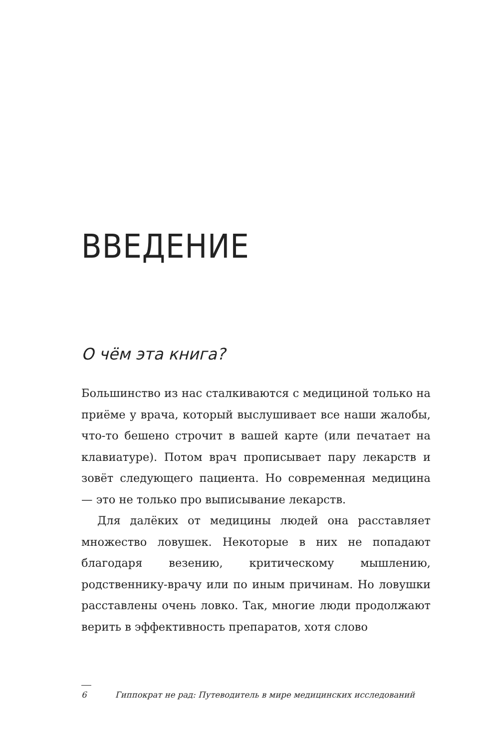ВВЕДЕНИЕ
О чём эта книга?
Большинство из нас сталкиваются с медициной только на приёме у врача, который выслушивает все наши жалобы, что-то бешено строчит в вашей карте (или печатает на клавиатуре). Потом врач прописывает пару лекарств и зовёт следующего пациента. Но современная медицина — это не только про выписывание лекарств.
Для далёких от медицины людей она расставляет множество ловушек. Некоторые в них не попадают благодаря везению, критическому мышлению, родственнику-врачу или по иным причинам. Но ловушки расставлены очень ловко. Так, многие люди продолжают верить в эффективность препаратов, хотя слово
6 Гиппократ не рад: Путеводитель в мире медицинских исследований